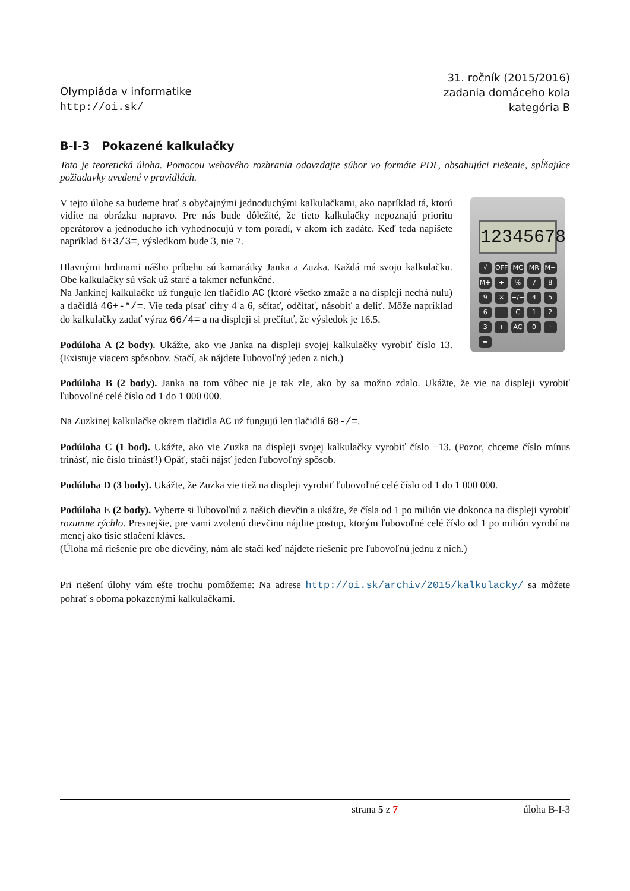Olympiáda v informatike
http://oi.sk/
31. ročník (2015/2016)
zadania domáceho kola
kategória B
B-I-3 Pokazené kalkulačky
Toto je teoretická úloha. Pomocou webového rozhrania odovzdajte súbor vo formáte PDF, obsahujúci riešenie, spĺňajúce požiadavky uvedené v pravidlách.
12345678
√ OFF MC MR M− M+ ÷% 789 × +/− 456 − C 123 + AC 0 · =
V tejto úlohe sa budeme hrať s obyčajnými jednoduchými kalkulačkami, ako napríklad tá, ktorú vidíte na obrázku napravo. Pre nás bude dôležité, že tieto kalkulačky nepoznajú prioritu operátorov a jednoducho ich vyhodnocujú v tom poradí, v akom ich zadáte. Keď teda napíšete napríklad 6+3/3=, výsledkom bude 3, nie 7.
Hlavnými hrdinami nášho príbehu sú kamarátky Janka a Zuzka. Každá má svoju kalkulačku. Obe kalkulačky sú však už staré a takmer nefunkčné.
Na Jankinej kalkulačke už funguje len tlačidlo AC (ktoré všetko zmaže a na displeji nechá nulu) a tlačidlá 46+-*/=. Vie teda písať cifry 4 a 6, sčítať, odčítať, násobiť a deliť. Môže napríklad do kalkulačky zadať výraz 66/4= a na displeji si prečítať, že výsledok je 16.5.
Podúloha A (2 body). Ukážte, ako vie Janka na displeji svojej kalkulačky vyrobiť číslo 13. (Existuje viacero spôsobov. Stačí, ak nájdete ľubovoľný jeden z nich.)
Podúloha B (2 body). Janka na tom vôbec nie je tak zle, ako by sa možno zdalo. Ukážte, že vie na displeji vyrobiť ľubovoľné celé číslo od 1 do 1 000 000.
Na Zuzkinej kalkulačke okrem tlačidla AC už fungujú len tlačidlá 68-/=.
Podúloha C (1 bod). Ukážte, ako vie Zuzka na displeji svojej kalkulačky vyrobiť číslo −13. (Pozor, chceme číslo mínus trinásť, nie číslo trinásť!) Opäť, stačí nájsť jeden ľubovoľný spôsob.
Podúloha D (3 body). Ukážte, že Zuzka vie tiež na displeji vyrobiť ľubovoľné celé číslo od 1 do 1 000 000.
Podúloha E (2 body). Vyberte si ľubovoľnú z našich dievčin a ukážte, že čísla od 1 po milión vie dokonca na displeji vyrobiť rozumne rýchlo. Presnejšie, pre vami zvolenú dievčinu nájdite postup, ktorým ľubovoľné celé číslo od 1 po milión vyrobí na menej ako tisíc stlačení kláves.
(Úloha má riešenie pre obe dievčiny, nám ale stačí keď nájdete riešenie pre ľubovoľnú jednu z nich.)
Pri riešení úlohy vám ešte trochu pomôžeme: Na adrese http://oi.sk/archiv/2015/kalkulacky/ sa môžete pohrať s oboma pokazenými kalkulačkami.
strana 5 z 7 úloha B-I-3